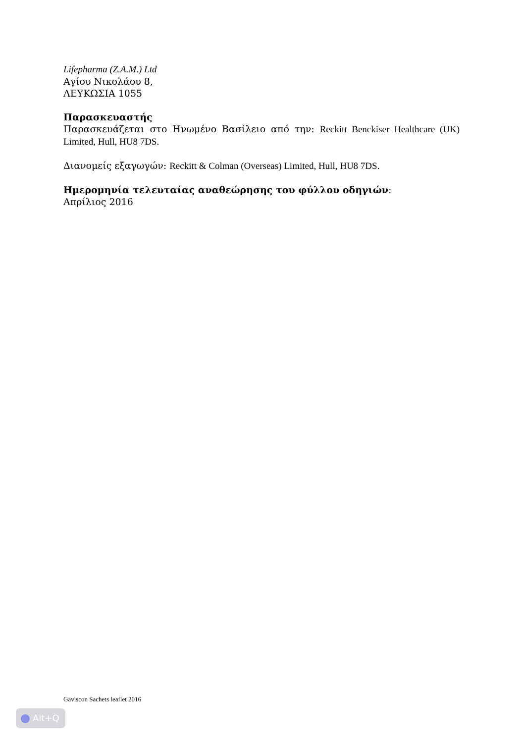Lifepharma (Z.A.M.) Ltd
Αγίου Νικολάου 8,
ΛΕΥΚΩΣΙΑ 1055
Παρασκευαστής
Παρασκευάζεται στο Ηνωμένο Βασίλειο από την: Reckitt Benckiser Healthcare (UK) Limited, Hull, HU8 7DS.
Διανομείς εξαγωγών: Reckitt & Colman (Overseas) Limited, Hull, HU8 7DS.
Ημερομηνία τελευταίας αναθεώρησης του φύλλου οδηγιών:
Απρίλιος 2016
Gaviscon Sachets leaflet 2016
Alt+Q